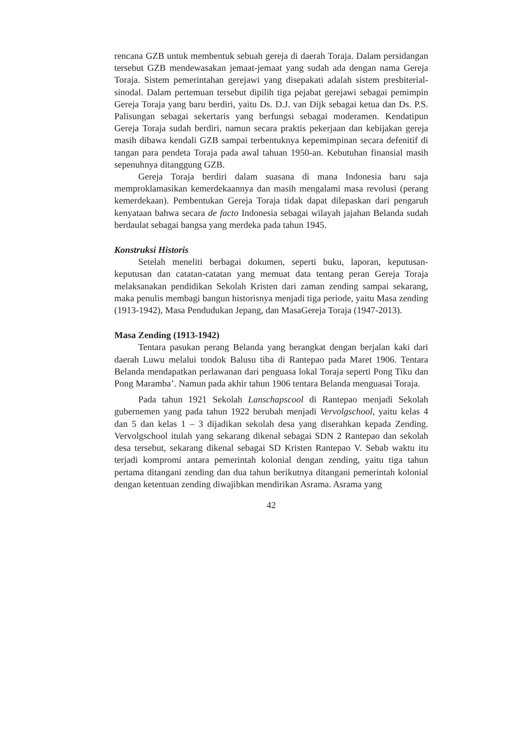rencana GZB untuk membentuk sebuah gereja di daerah Toraja. Dalam persidangan tersebut GZB mendewasakan jemaat-jemaat yang sudah ada dengan nama Gereja Toraja. Sistem pemerintahan gerejawi yang disepakati adalah sistem presbiterial-sinodal. Dalam pertemuan tersebut dipilih tiga pejabat gerejawi sebagai pemimpin Gereja Toraja yang baru berdiri, yaitu Ds. D.J. van Dijk sebagai ketua dan Ds. P.S. Palisungan sebagai sekertaris yang berfungsi sebagai moderamen. Kendatipun Gereja Toraja sudah berdiri, namun secara praktis pekerjaan dan kebijakan gereja masih dibawa kendali GZB sampai terbentuknya kepemimpinan secara defenitif di tangan para pendeta Toraja pada awal tahuan 1950-an. Kebutuhan finansial masih sepenuhnya ditanggung GZB.
Gereja Toraja berdiri dalam suasana di mana Indonesia baru saja memproklamasikan kemerdekaannya dan masih mengalami masa revolusi (perang kemerdekaan). Pembentukan Gereja Toraja tidak dapat dilepaskan dari pengaruh kenyataan bahwa secara de facto Indonesia sebagai wilayah jajahan Belanda sudah berdaulat sebagai bangsa yang merdeka pada tahun 1945.
Konstruksi Historis
Setelah meneliti berbagai dokumen, seperti buku, laporan, keputusan-keputusan dan catatan-catatan yang memuat data tentang peran Gereja Toraja melaksanakan pendidikan Sekolah Kristen dari zaman zending sampai sekarang, maka penulis membagi bangun historisnya menjadi tiga periode, yaitu Masa zending (1913-1942), Masa Pendudukan Jepang, dan MasaGereja Toraja (1947-2013).
Masa Zending (1913-1942)
Tentara pasukan perang Belanda yang berangkat dengan berjalan kaki dari daerah Luwu melalui tondok Balusu tiba di Rantepao pada Maret 1906. Tentara Belanda mendapatkan perlawanan dari penguasa lokal Toraja seperti Pong Tiku dan Pong Maramba’. Namun pada akhir tahun 1906 tentara Belanda menguasai Toraja.
Pada tahun 1921 Sekolah Lanschapscool di Rantepao menjadi Sekolah gubernemen yang pada tahun 1922 berubah menjadi Vervolgschool, yaitu kelas 4 dan 5 dan kelas 1 – 3 dijadikan sekolah desa yang diserahkan kepada Zending. Vervolgschool itulah yang sekarang dikenal sebagai SDN 2 Rantepao dan sekolah desa tersebut, sekarang dikenal sebagai SD Kristen Rantepao V. Sebab waktu itu terjadi kompromi antara pemerintah kolonial dengan zending, yaitu tiga tahun pertama ditangani zending dan dua tahun berikutnya ditangani pemerintah kolonial dengan ketentuan zending diwajibkan mendirikan Asrama. Asrama yang
42